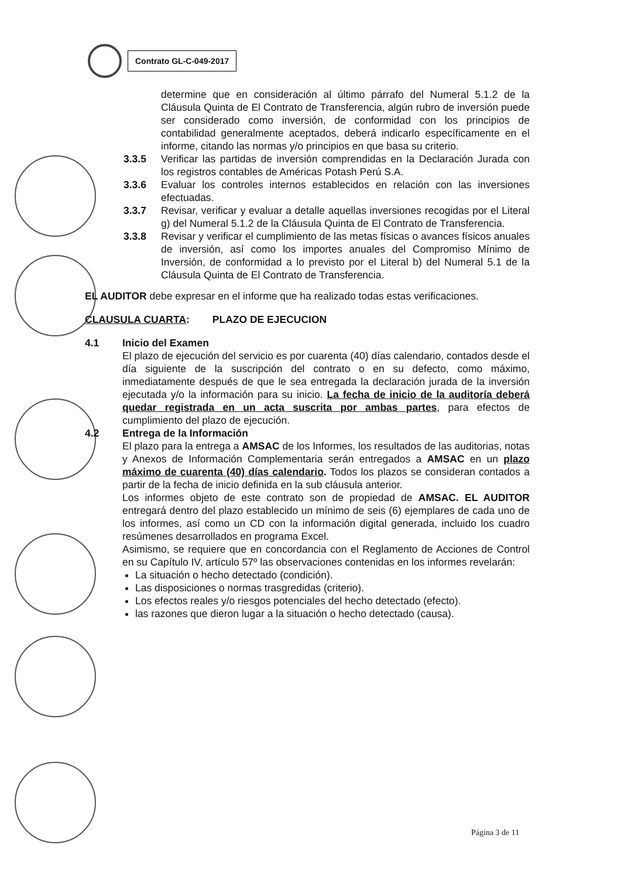Contrato GL-C-049-2017
determine que en consideración al último párrafo del Numeral 5.1.2 de la Cláusula Quinta de El Contrato de Transferencia, algún rubro de inversión puede ser considerado como inversión, de conformidad con los principios de contabilidad generalmente aceptados, deberá indicarlo específicamente en el informe, citando las normas y/o principios en que basa su criterio.
3.3.5 Verificar las partidas de inversión comprendidas en la Declaración Jurada con los registros contables de Américas Potash Perú S.A.
3.3.6 Evaluar los controles internos establecidos en relación con las inversiones efectuadas.
3.3.7 Revisar, verificar y evaluar a detalle aquellas inversiones recogidas por el Literal g) del Numeral 5.1.2 de la Cláusula Quinta de El Contrato de Transferencia.
3.3.8 Revisar y verificar el cumplimiento de las metas físicas o avances físicos anuales de inversión, así como los importes anuales del Compromiso Mínimo de Inversión, de conformidad a lo previsto por el Literal b) del Numeral 5.1 de la Cláusula Quinta de El Contrato de Transferencia.
EL AUDITOR debe expresar en el informe que ha realizado todas estas verificaciones.
CLAUSULA CUARTA: PLAZO DE EJECUCION
4.1 Inicio del Examen
El plazo de ejecución del servicio es por cuarenta (40) días calendario, contados desde el día siguiente de la suscripción del contrato o en su defecto, como máximo, inmediatamente después de que le sea entregada la declaración jurada de la inversión ejecutada y/o la información para su inicio. La fecha de inicio de la auditoría deberá quedar registrada en un acta suscrita por ambas partes, para efectos de cumplimiento del plazo de ejecución.
4.2 Entrega de la Información
El plazo para la entrega a AMSAC de los Informes, los resultados de las auditorias, notas y Anexos de Información Complementaria serán entregados a AMSAC en un plazo máximo de cuarenta (40) días calendario. Todos los plazos se consideran contados a partir de la fecha de inicio definida en la sub cláusula anterior.
Los informes objeto de este contrato son de propiedad de AMSAC. EL AUDITOR entregará dentro del plazo establecido un mínimo de seis (6) ejemplares de cada uno de los informes, así como un CD con la información digital generada, incluido los cuadro resúmenes desarrollados en programa Excel.
Asimismo, se requiere que en concordancia con el Reglamento de Acciones de Control en su Capítulo IV, artículo 57º las observaciones contenidas en los informes revelarán:
La situación o hecho detectado (condición).
Las disposiciones o normas trasgredidas (criterio).
Los efectos reales y/o riesgos potenciales del hecho detectado (efecto).
las razones que dieron lugar a la situación o hecho detectado (causa).
Página 3 de 11